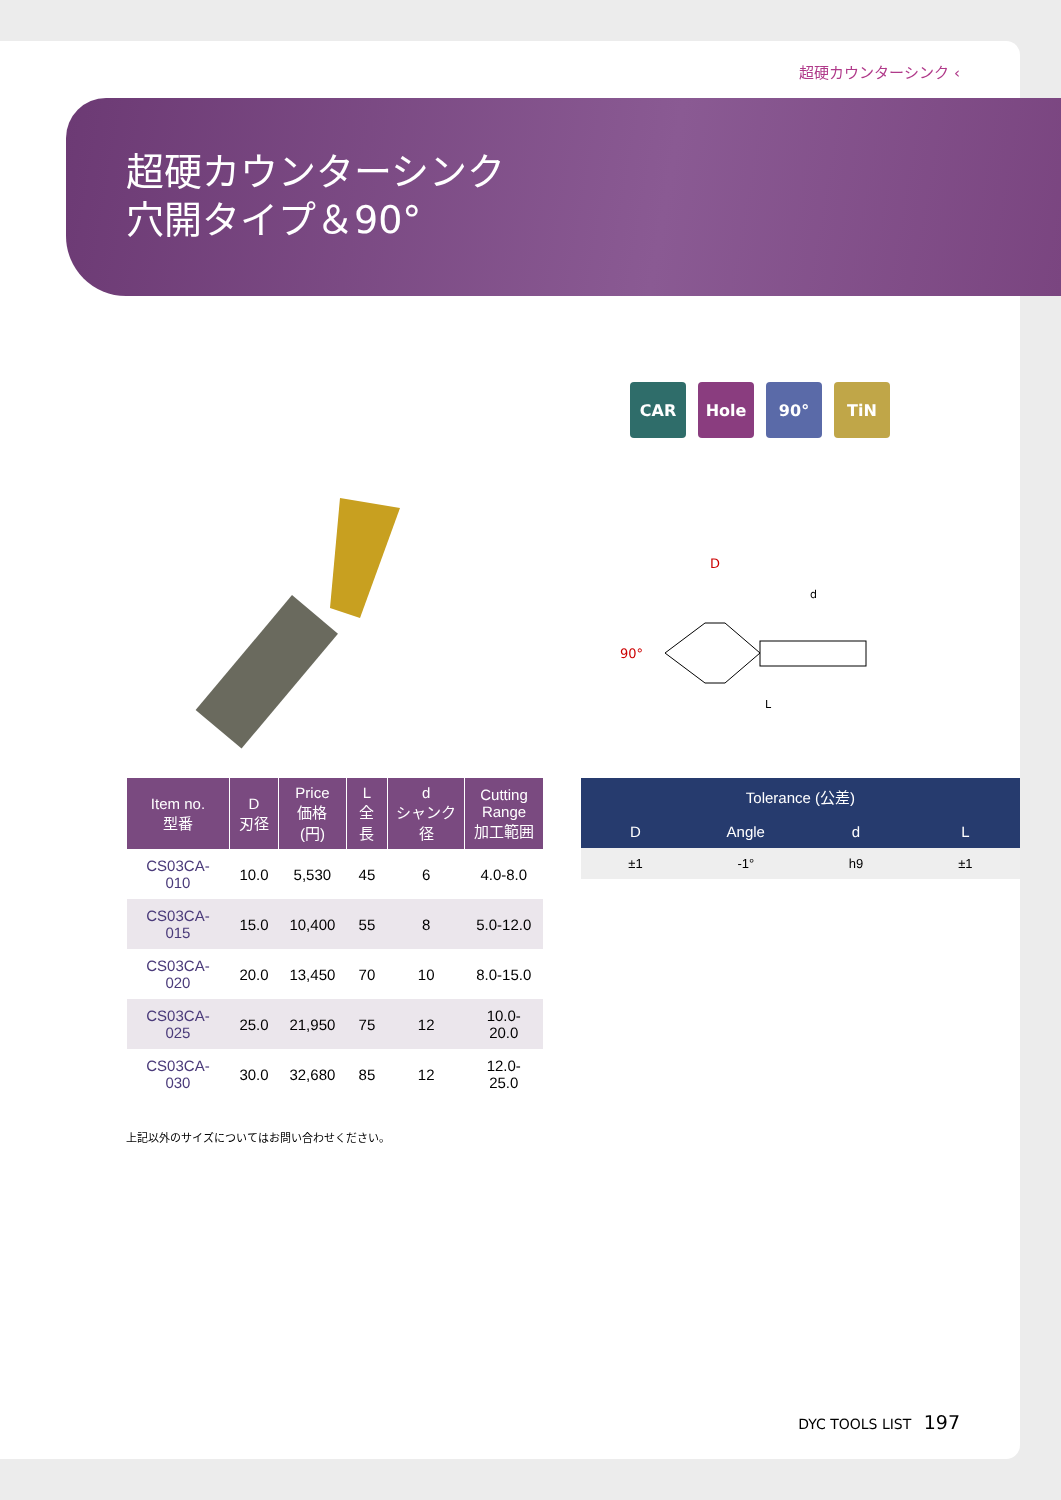超硬カウンターシンク ‹
超硬カウンターシンク
穴開タイプ＆90°
CAR Hole 90° TiN
D
d
90°
L
| Item no. 型番 | D 刃径 | Price 価格(円) | L 全長 | d シャンク径 | Cutting Range 加工範囲 |
| --- | --- | --- | --- | --- | --- |
| CS03CA-010 | 10.0 | 5,530 | 45 | 6 | 4.0-8.0 |
| CS03CA-015 | 15.0 | 10,400 | 55 | 8 | 5.0-12.0 |
| CS03CA-020 | 20.0 | 13,450 | 70 | 10 | 8.0-15.0 |
| CS03CA-025 | 25.0 | 21,950 | 75 | 12 | 10.0-20.0 |
| CS03CA-030 | 30.0 | 32,680 | 85 | 12 | 12.0-25.0 |
| Tolerance (公差) | | | |
| --- | --- | --- | --- |
| D | Angle | d | L |
| ±1 | -1° | h9 | ±1 |
上記以外のサイズについてはお問い合わせください。
DYC TOOLS LIST 197